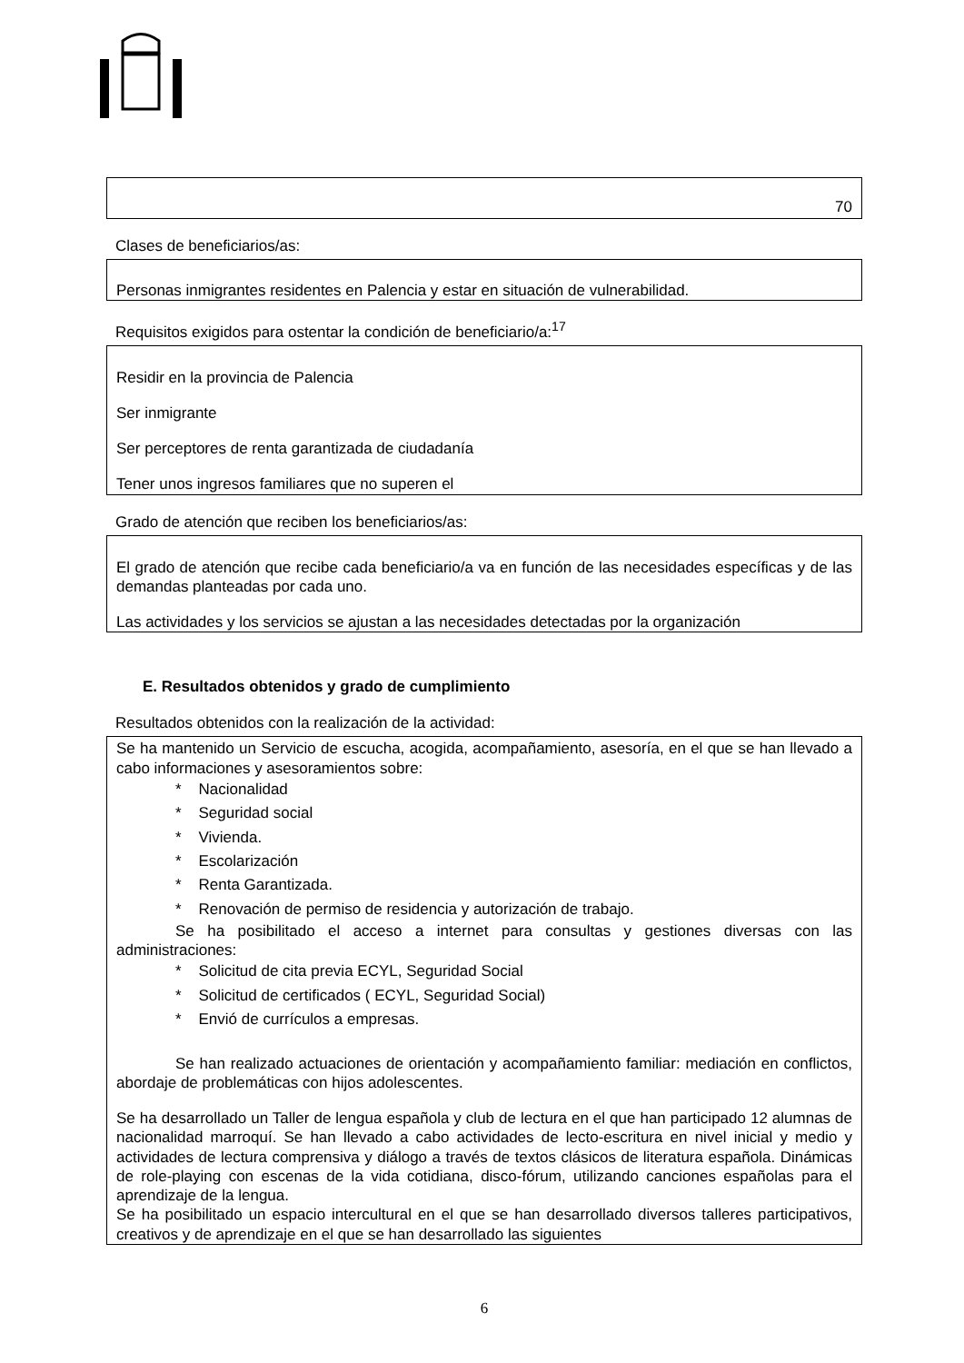70
Clases de beneficiarios/as:
Personas inmigrantes residentes en Palencia y estar en situación de vulnerabilidad.
Requisitos exigidos para ostentar la condición de beneficiario/a:<sup>17</sup>
Residir en la provincia de Palencia
Ser inmigrante
Ser perceptores de renta garantizada de ciudadanía
Tener unos ingresos familiares que no superen el
Grado de atención que reciben los beneficiarios/as:
El grado de atención que recibe cada beneficiario/a va en función de las necesidades específicas y de las demandas planteadas por cada uno.
Las actividades y los servicios se ajustan a las necesidades detectadas por la organización
E. Resultados obtenidos y grado de cumplimiento
Resultados obtenidos con la realización de la actividad:
Se ha mantenido un Servicio de escucha, acogida, acompañamiento, asesoría, en el que se han llevado a cabo informaciones y asesoramientos sobre:
* Nacionalidad
* Seguridad social
* Vivienda.
* Escolarización
* Renta Garantizada.
* Renovación de permiso de residencia y autorización de trabajo.
Se ha posibilitado el acceso a internet para consultas y gestiones diversas con las administraciones:
* Solicitud de cita previa ECYL, Seguridad Social
* Solicitud de certificados ( ECYL, Seguridad Social)
* Envió de currículos a empresas.
Se han realizado actuaciones de orientación y acompañamiento familiar: mediación en conflictos, abordaje de problemáticas con hijos adolescentes.
Se ha desarrollado un Taller de lengua española y club de lectura en el que han participado 12 alumnas de nacionalidad marroquí. Se han llevado a cabo actividades de lecto-escritura en nivel inicial y medio y actividades de lectura comprensiva y diálogo a través de textos clásicos de literatura española. Dinámicas de role-playing con escenas de la vida cotidiana, disco-fórum, utilizando canciones españolas para el aprendizaje de la lengua.
Se ha posibilitado un espacio intercultural en el que se han desarrollado diversos talleres participativos, creativos y de aprendizaje en el que se han desarrollado las siguientes
6